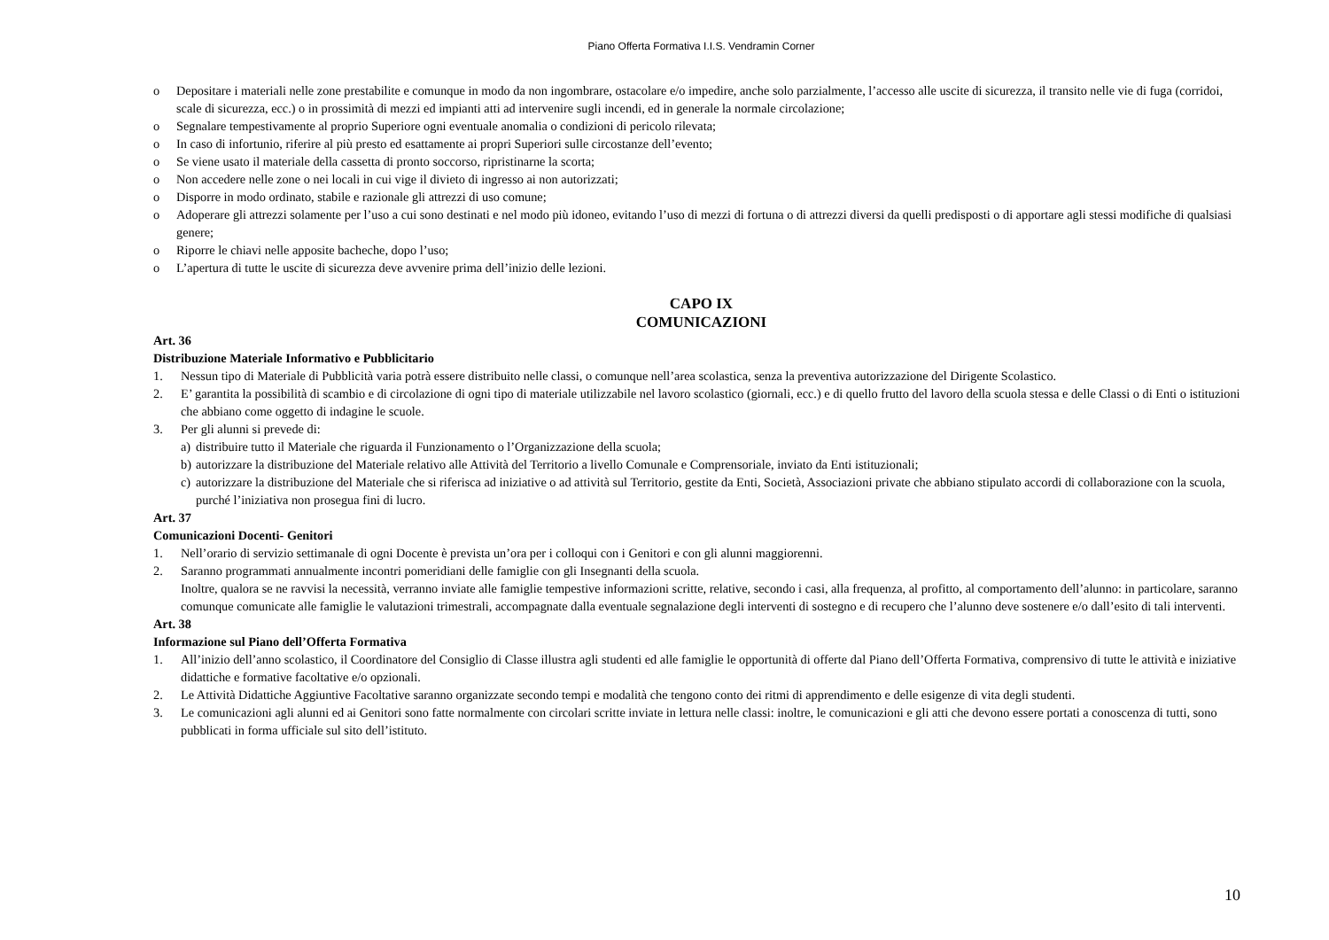Piano Offerta Formativa I.I.S. Vendramin Corner
o Depositare i materiali nelle zone prestabilite e comunque in modo da non ingombrare, ostacolare e/o impedire, anche solo parzialmente, l’accesso alle uscite di sicurezza, il transito nelle vie di fuga (corridoi, scale di sicurezza, ecc.) o in prossimità di mezzi ed impianti atti ad intervenire sugli incendi, ed in generale la normale circolazione;
o Segnalare tempestivamente al proprio Superiore ogni eventuale anomalia o condizioni di pericolo rilevata;
o In caso di infortunio, riferire al più presto ed esattamente ai propri Superiori sulle circostanze dell’evento;
o Se viene usato il materiale della cassetta di pronto soccorso, ripristinarne la scorta;
o Non accedere nelle zone o nei locali in cui vige il divieto di ingresso ai non autorizzati;
o Disporre in modo ordinato, stabile e razionale gli attrezzi di uso comune;
o Adoperare gli attrezzi solamente per l’uso a cui sono destinati e nel modo più idoneo, evitando l’uso di mezzi di fortuna o di attrezzi diversi da quelli predisposti o di apportare agli stessi modifiche di qualsiasi genere;
o Riporre le chiavi nelle apposite bacheche, dopo l’uso;
o L’apertura di tutte le uscite di sicurezza deve avvenire prima dell’inizio delle lezioni.
CAPO IX
COMUNICAZIONI
Art. 36
Distribuzione Materiale Informativo e Pubblicitario
1. Nessun tipo di Materiale di Pubblicità varia potrà essere distribuito nelle classi, o comunque nell’area scolastica, senza la preventiva autorizzazione del Dirigente Scolastico.
2. E’ garantita la possibilità di scambio e di circolazione di ogni tipo di materiale utilizzabile nel lavoro scolastico (giornali, ecc.) e di quello frutto del lavoro della scuola stessa e delle Classi o di Enti o istituzioni che abbiano come oggetto di indagine le scuole.
3. Per gli alunni si prevede di:
a) distribuire tutto il Materiale che riguarda il Funzionamento o l’Organizzazione della scuola;
b) autorizzare la distribuzione del Materiale relativo alle Attività del Territorio a livello Comunale e Comprensoriale, inviato da Enti istituzionali;
c) autorizzare la distribuzione del Materiale che si riferisca ad iniziative o ad attività sul Territorio, gestite da Enti, Società, Associazioni private che abbiano stipulato accordi di collaborazione con la scuola, purché l’iniziativa non prosegua fini di lucro.
Art. 37
Comunicazioni Docenti- Genitori
1. Nell’orario di servizio settimanale di ogni Docente è prevista un’ora per i colloqui con i Genitori e con gli alunni maggiorenni.
2. Saranno programmati annualmente incontri pomeridiani delle famiglie con gli Insegnanti della scuola.
Inoltre, qualora se ne ravvisi la necessità, verranno inviate alle famiglie tempestive informazioni scritte, relative, secondo i casi, alla frequenza, al profitto, al comportamento dell’alunno: in particolare, saranno comunque comunicate alle famiglie le valutazioni trimestrali, accompagnate dalla eventuale segnalazione degli interventi di sostegno e di recupero che l’alunno deve sostenere e/o dall’esito di tali interventi.
Art. 38
Informazione sul Piano dell’Offerta Formativa
1. All’inizio dell’anno scolastico, il Coordinatore del Consiglio di Classe illustra agli studenti ed alle famiglie le opportunità di offerte dal Piano dell’Offerta Formativa, comprensivo di tutte le attività e iniziative didattiche e formative facoltative e/o opzionali.
2. Le Attività Didattiche Aggiuntive Facoltative saranno organizzate secondo tempi e modalità che tengono conto dei ritmi di apprendimento e delle esigenze di vita degli studenti.
3. Le comunicazioni agli alunni ed ai Genitori sono fatte normalmente con circolari scritte inviate in lettura nelle classi: inoltre, le comunicazioni e gli atti che devono essere portati a conoscenza di tutti, sono pubblicati in forma ufficiale sul sito dell’istituto.
10